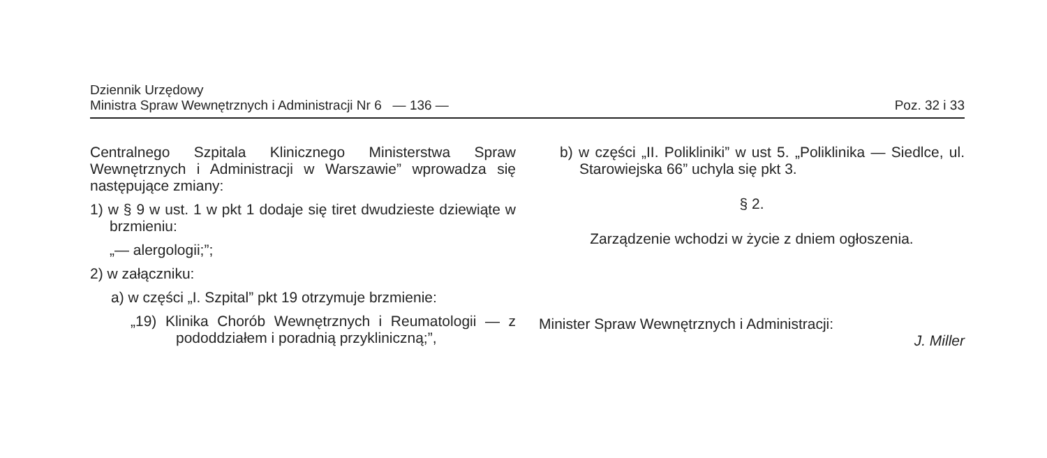Dziennik Urzędowy
Ministra Spraw Wewnętrznych i Administracji Nr 6 — 136 —
Poz. 32 i 33
Centralnego Szpitala Klinicznego Ministerstwa Spraw Wewnętrznych i Administracji w Warszawie” wprowadza się następujące zmiany:
1) w § 9 w ust. 1 w pkt 1 dodaje się tiret dwudzieste dziewiąte w brzmieniu:
„— alergologii;”;
2) w załączniku:
a) w części „I. Szpital” pkt 19 otrzymuje brzmienie:
„19) Klinika Chorób Wewnętrznych i Reumatologii — z pododdziałem i poradnią przykliniczną;”,
b) w części „II. Polikliniki” w ust 5. „Poliklinika — Siedlce, ul. Starowiejska 66” uchyla się pkt 3.
§ 2.
Zarządzenie wchodzi w życie z dniem ogłoszenia.
Minister Spraw Wewnętrznych i Administracji:
J. Miller